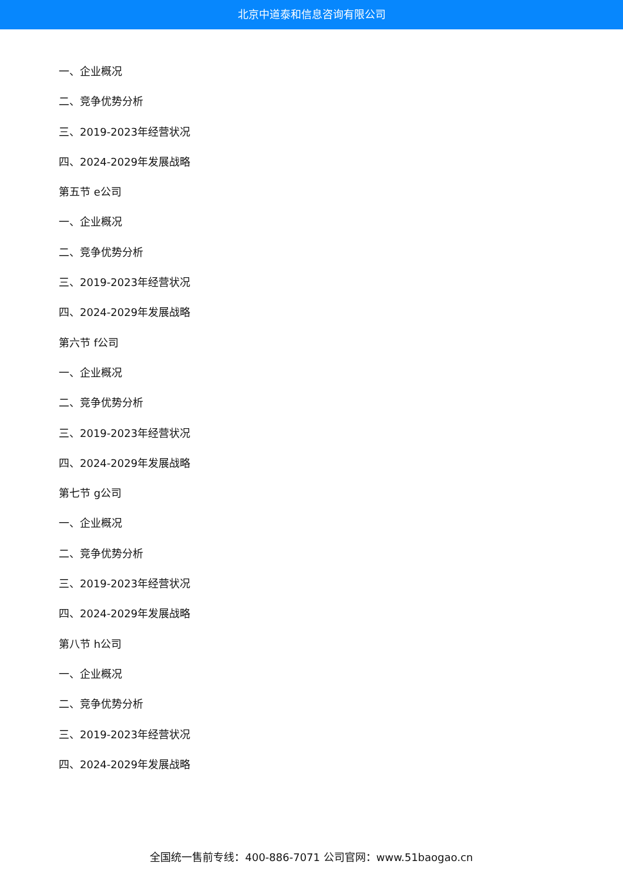北京中道泰和信息咨询有限公司
一、企业概况
二、竞争优势分析
三、2019-2023年经营状况
四、2024-2029年发展战略
第五节 e公司
一、企业概况
二、竞争优势分析
三、2019-2023年经营状况
四、2024-2029年发展战略
第六节 f公司
一、企业概况
二、竞争优势分析
三、2019-2023年经营状况
四、2024-2029年发展战略
第七节 g公司
一、企业概况
二、竞争优势分析
三、2019-2023年经营状况
四、2024-2029年发展战略
第八节 h公司
一、企业概况
二、竞争优势分析
三、2019-2023年经营状况
四、2024-2029年发展战略
全国统一售前专线：400-886-7071 公司官网：www.51baogao.cn